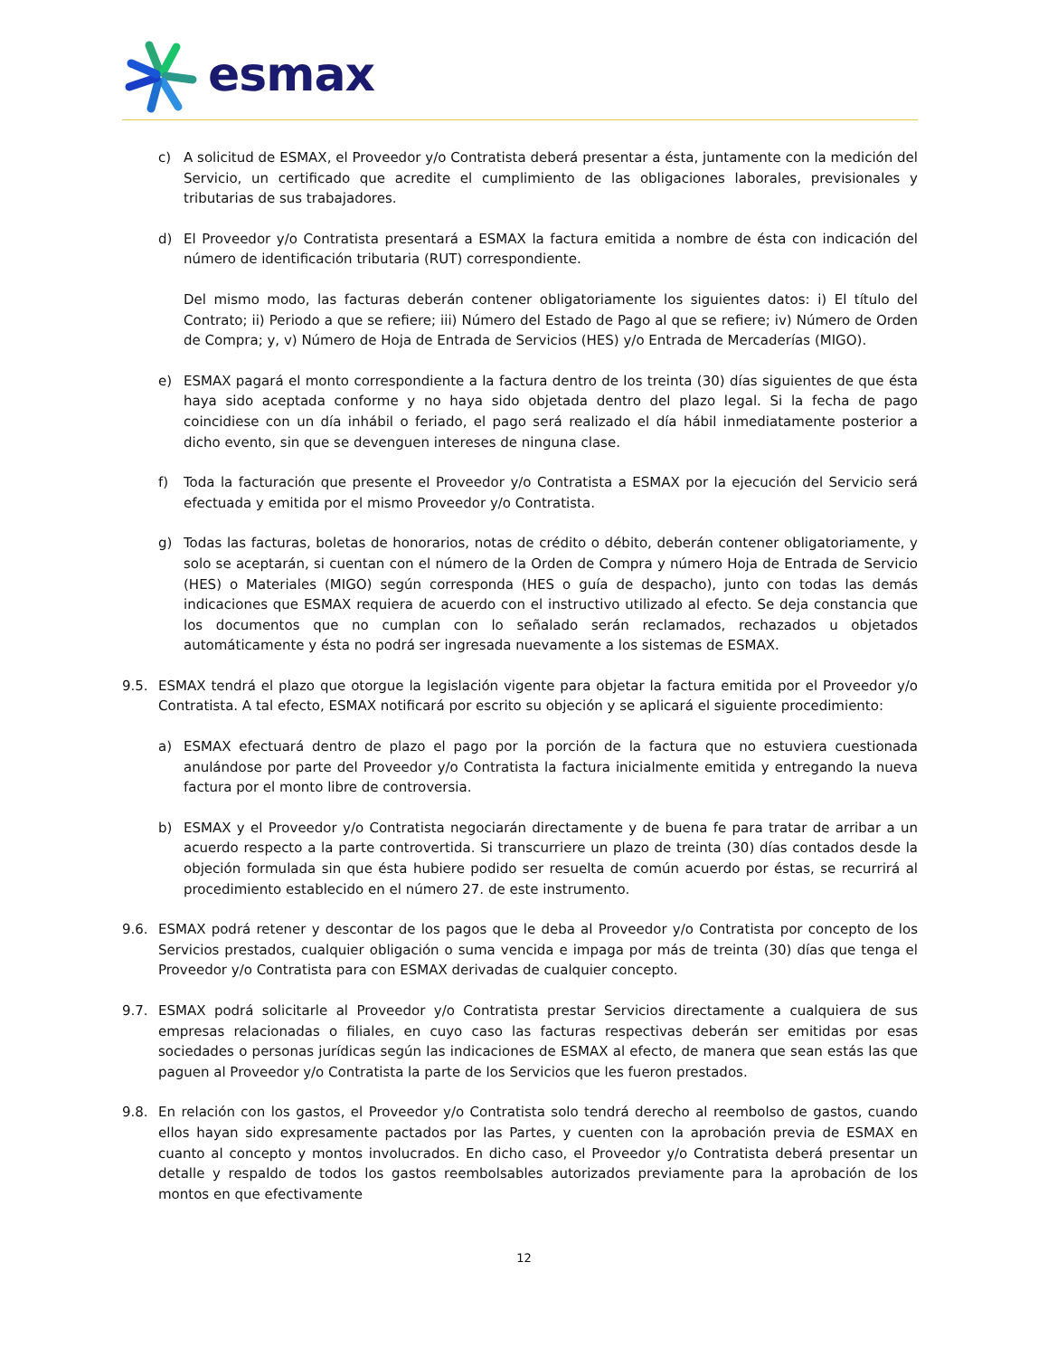esmax
c) A solicitud de ESMAX, el Proveedor y/o Contratista deberá presentar a ésta, juntamente con la medición del Servicio, un certificado que acredite el cumplimiento de las obligaciones laborales, previsionales y tributarias de sus trabajadores.
d) El Proveedor y/o Contratista presentará a ESMAX la factura emitida a nombre de ésta con indicación del número de identificación tributaria (RUT) correspondiente.
Del mismo modo, las facturas deberán contener obligatoriamente los siguientes datos: i) El título del Contrato; ii) Periodo a que se refiere; iii) Número del Estado de Pago al que se refiere; iv) Número de Orden de Compra; y, v) Número de Hoja de Entrada de Servicios (HES) y/o Entrada de Mercaderías (MIGO).
e) ESMAX pagará el monto correspondiente a la factura dentro de los treinta (30) días siguientes de que ésta haya sido aceptada conforme y no haya sido objetada dentro del plazo legal. Si la fecha de pago coincidiese con un día inhábil o feriado, el pago será realizado el día hábil inmediatamente posterior a dicho evento, sin que se devenguen intereses de ninguna clase.
f) Toda la facturación que presente el Proveedor y/o Contratista a ESMAX por la ejecución del Servicio será efectuada y emitida por el mismo Proveedor y/o Contratista.
g) Todas las facturas, boletas de honorarios, notas de crédito o débito, deberán contener obligatoriamente, y solo se aceptarán, si cuentan con el número de la Orden de Compra y número Hoja de Entrada de Servicio (HES) o Materiales (MIGO) según corresponda (HES o guía de despacho), junto con todas las demás indicaciones que ESMAX requiera de acuerdo con el instructivo utilizado al efecto. Se deja constancia que los documentos que no cumplan con lo señalado serán reclamados, rechazados u objetados automáticamente y ésta no podrá ser ingresada nuevamente a los sistemas de ESMAX.
9.5. ESMAX tendrá el plazo que otorgue la legislación vigente para objetar la factura emitida por el Proveedor y/o Contratista. A tal efecto, ESMAX notificará por escrito su objeción y se aplicará el siguiente procedimiento:
a) ESMAX efectuará dentro de plazo el pago por la porción de la factura que no estuviera cuestionada anulándose por parte del Proveedor y/o Contratista la factura inicialmente emitida y entregando la nueva factura por el monto libre de controversia.
b) ESMAX y el Proveedor y/o Contratista negociarán directamente y de buena fe para tratar de arribar a un acuerdo respecto a la parte controvertida. Si transcurriere un plazo de treinta (30) días contados desde la objeción formulada sin que ésta hubiere podido ser resuelta de común acuerdo por éstas, se recurrirá al procedimiento establecido en el número 27. de este instrumento.
9.6. ESMAX podrá retener y descontar de los pagos que le deba al Proveedor y/o Contratista por concepto de los Servicios prestados, cualquier obligación o suma vencida e impaga por más de treinta (30) días que tenga el Proveedor y/o Contratista para con ESMAX derivadas de cualquier concepto.
9.7. ESMAX podrá solicitarle al Proveedor y/o Contratista prestar Servicios directamente a cualquiera de sus empresas relacionadas o filiales, en cuyo caso las facturas respectivas deberán ser emitidas por esas sociedades o personas jurídicas según las indicaciones de ESMAX al efecto, de manera que sean estás las que paguen al Proveedor y/o Contratista la parte de los Servicios que les fueron prestados.
9.8. En relación con los gastos, el Proveedor y/o Contratista solo tendrá derecho al reembolso de gastos, cuando ellos hayan sido expresamente pactados por las Partes, y cuenten con la aprobación previa de ESMAX en cuanto al concepto y montos involucrados. En dicho caso, el Proveedor y/o Contratista deberá presentar un detalle y respaldo de todos los gastos reembolsables autorizados previamente para la aprobación de los montos en que efectivamente
12